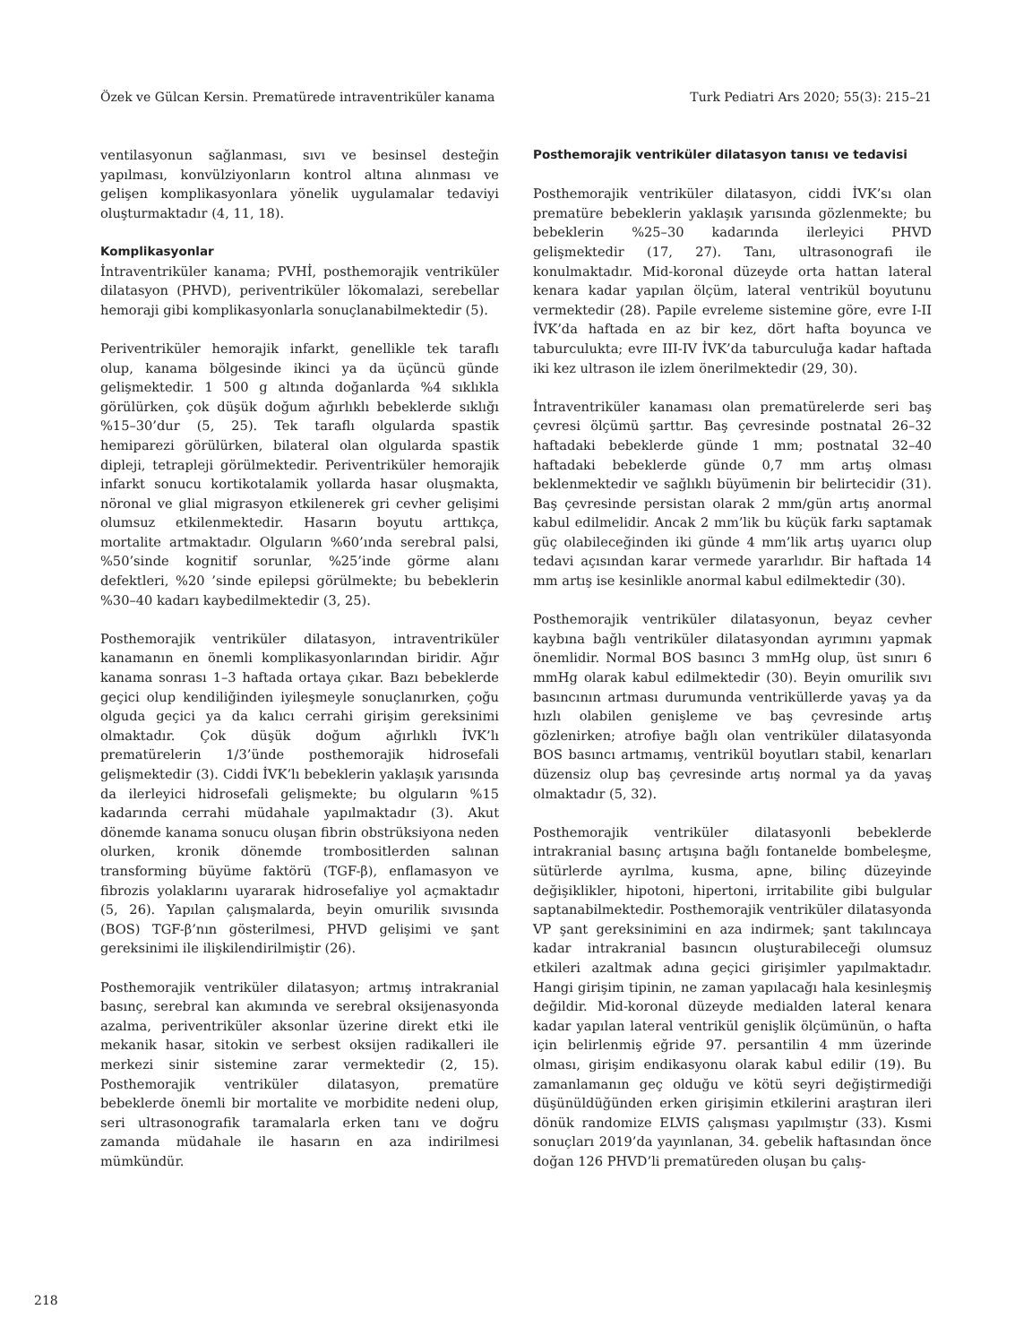Özek ve Gülcan Kersin. Prematürede intraventriküler kanama Turk Pediatri Ars 2020; 55(3): 215–21
ventilasyonun sağlanması, sıvı ve besinsel desteğin yapılması, konvülziyonların kontrol altına alınması ve gelişen komplikasyonlara yönelik uygulamalar tedaviyi oluşturmaktadır (4, 11, 18).
Komplikasyonlar
İntraventriküler kanama; PVHİ, posthemorajik ventriküler dilatasyon (PHVD), periventriküler lökomalazi, serebellar hemoraji gibi komplikasyonlarla sonuçlanabilmektedir (5).
Periventriküler hemorajik infarkt, genellikle tek taraflı olup, kanama bölgesinde ikinci ya da üçüncü günde gelişmektedir. 1 500 g altında doğanlarda %4 sıklıkla görülürken, çok düşük doğum ağırlıklı bebeklerde sıklığı %15–30’dur (5, 25). Tek taraflı olgularda spastik hemiparezi görülürken, bilateral olan olgularda spastik dipleji, tetrapleji görülmektedir. Periventriküler hemorajik infarkt sonucu kortikotalamik yollarda hasar oluşmakta, nöronal ve glial migrasyon etkilenerek gri cevher gelişimi olumsuz etkilenmektedir. Hasarın boyutu arttıkça, mortalite artmaktadır. Olguların %60’ında serebral palsi, %50’sinde kognitif sorunlar, %25’inde görme alanı defektleri, %20 ’sinde epilepsi görülmekte; bu bebeklerin %30–40 kadarı kaybedilmektedir (3, 25).
Posthemorajik ventriküler dilatasyon, intraventriküler kanamanın en önemli komplikasyonlarından biridir. Ağır kanama sonrası 1–3 haftada ortaya çıkar. Bazı bebeklerde geçici olup kendiliğinden iyileşmeyle sonuçlanırken, çoğu olguda geçici ya da kalıcı cerrahi girişim gereksinimi olmaktadır. Çok düşük doğum ağırlıklı İVK’lı prematürelerin 1/3’ünde posthemorajik hidrosefali gelişmektedir (3). Ciddi İVK’lı bebeklerin yaklaşık yarısında da ilerleyici hidrosefali gelişmekte; bu olguların %15 kadarında cerrahi müdahale yapılmaktadır (3). Akut dönemde kanama sonucu oluşan fibrin obstrüksiyona neden olurken, kronik dönemde trombositlerden salınan transforming büyüme faktörü (TGF-β), enflamasyon ve fibrozis yolaklarını uyararak hidrosefaliye yol açmaktadır (5, 26). Yapılan çalışmalarda, beyin omurilik sıvısında (BOS) TGF-β’nın gösterilmesi, PHVD gelişimi ve şant gereksinimi ile ilişkilendirilmiştir (26).
Posthemorajik ventriküler dilatasyon; artmış intrakranial basınç, serebral kan akımında ve serebral oksijenasyonda azalma, periventriküler aksonlar üzerine direkt etki ile mekanik hasar, sitokin ve serbest oksijen radikalleri ile merkezi sinir sistemine zarar vermektedir (2, 15). Posthemorajik ventriküler dilatasyon, prematüre bebeklerde önemli bir mortalite ve morbidite nedeni olup, seri ultrasonografik taramalarla erken tanı ve doğru zamanda müdahale ile hasarın en aza indirilmesi mümkündür.
Posthemorajik ventriküler dilatasyon tanısı ve tedavisi
Posthemorajik ventriküler dilatasyon, ciddi İVK’sı olan prematüre bebeklerin yaklaşık yarısında gözlenmekte; bu bebeklerin %25–30 kadarında ilerleyici PHVD gelişmektedir (17, 27). Tanı, ultrasonografi ile konulmaktadır. Mid-koronal düzeyde orta hattan lateral kenara kadar yapılan ölçüm, lateral ventrikül boyutunu vermektedir (28). Papile evreleme sistemine göre, evre I-II İVK’da haftada en az bir kez, dört hafta boyunca ve taburculukta; evre III-IV İVK’da taburculuğa kadar haftada iki kez ultrason ile izlem önerilmektedir (29, 30).
İntraventriküler kanaması olan prematürelerde seri baş çevresi ölçümü şarttır. Baş çevresinde postnatal 26–32 haftadaki bebeklerde günde 1 mm; postnatal 32–40 haftadaki bebeklerde günde 0,7 mm artış olması beklenmektedir ve sağlıklı büyümenin bir belirtecidir (31). Baş çevresinde persistan olarak 2 mm/gün artış anormal kabul edilmelidir. Ancak 2 mm’lik bu küçük farkı saptamak güç olabileceğinden iki günde 4 mm’lik artış uyarıcı olup tedavi açısından karar vermede yararlıdır. Bir haftada 14 mm artış ise kesinlikle anormal kabul edilmektedir (30).
Posthemorajik ventriküler dilatasyonun, beyaz cevher kaybına bağlı ventriküler dilatasyondan ayrımını yapmak önemlidir. Normal BOS basıncı 3 mmHg olup, üst sınırı 6 mmHg olarak kabul edilmektedir (30). Beyin omurilik sıvı basıncının artması durumunda ventriküllerde yavaş ya da hızlı olabilen genişleme ve baş çevresinde artış gözlenirken; atrofiye bağlı olan ventriküler dilatasyonda BOS basıncı artmamış, ventrikül boyutları stabil, kenarları düzensiz olup baş çevresinde artış normal ya da yavaş olmaktadır (5, 32).
Posthemorajik ventriküler dilatasyonli bebeklerde intrakranial basınç artışına bağlı fontanelde bombeleşme, sütürlerde ayrılma, kusma, apne, bilinç düzeyinde değişiklikler, hipotoni, hipertoni, irritabilite gibi bulgular saptanabilmektedir. Posthemorajik ventriküler dilatasyonda VP şant gereksinimini en aza indirmek; şant takılıncaya kadar intrakranial basıncın oluşturabileceği olumsuz etkileri azaltmak adına geçici girişimler yapılmaktadır. Hangi girişim tipinin, ne zaman yapılacağı hala kesinleşmiş değildir. Mid-koronal düzeyde medialden lateral kenara kadar yapılan lateral ventrikül genişlik ölçümünün, o hafta için belirlenmiş eğride 97. persantilin 4 mm üzerinde olması, girişim endikasyonu olarak kabul edilir (19). Bu zamanlamanın geç olduğu ve kötü seyri değiştirmediği düşünüldüğünden erken girişimin etkilerini araştıran ileri dönük randomize ELVIS çalışması yapılmıştır (33). Kısmi sonuçları 2019’da yayınlanan, 34. gebelik haftasından önce doğan 126 PHVD’li prematüreden oluşan bu çalış-
218